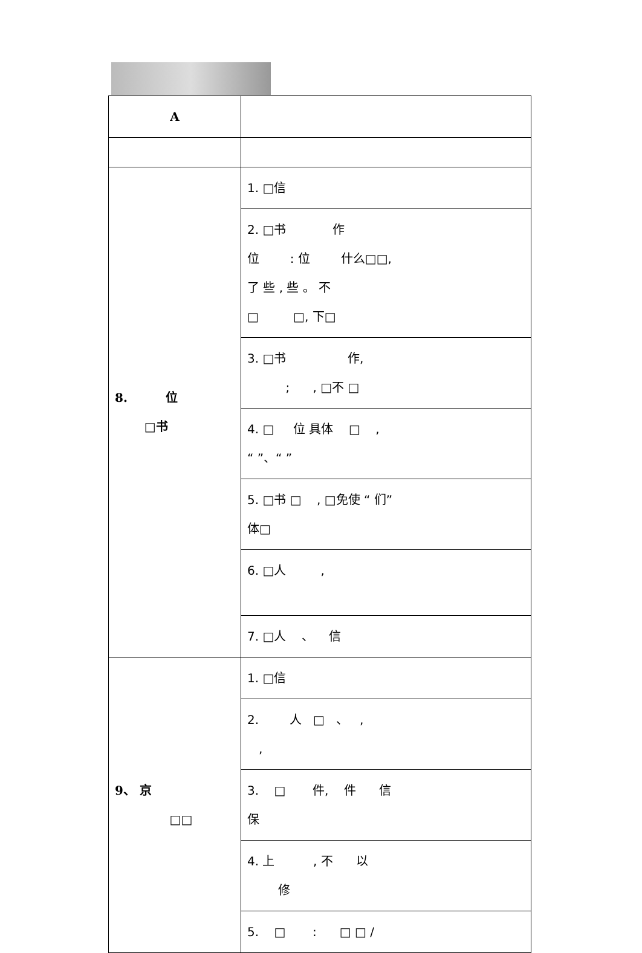| A | |
| 8. 位 □书 | 1. □信 |
| | 2. □书 作 位 : 位 什么□□, 了 些 , 些 。 不 □ □, 下□ |
| | 3. □书 作, ; , □不 □ |
| | 4. □ 位 具体 □ , “ ”、“ ” |
| | 5. □书 □ , □免使 “ 们” 体□ |
| | 6. □人 , |
| | 7. □人 、 信 |
| 9、 京 □□ | 1. □信 |
| | 2. 人 □ 、 , , |
| | 3. □ 件, 件 信 保 |
| | 4. 上 , 不 以 修 |
| | 5. □ : □ □ / |